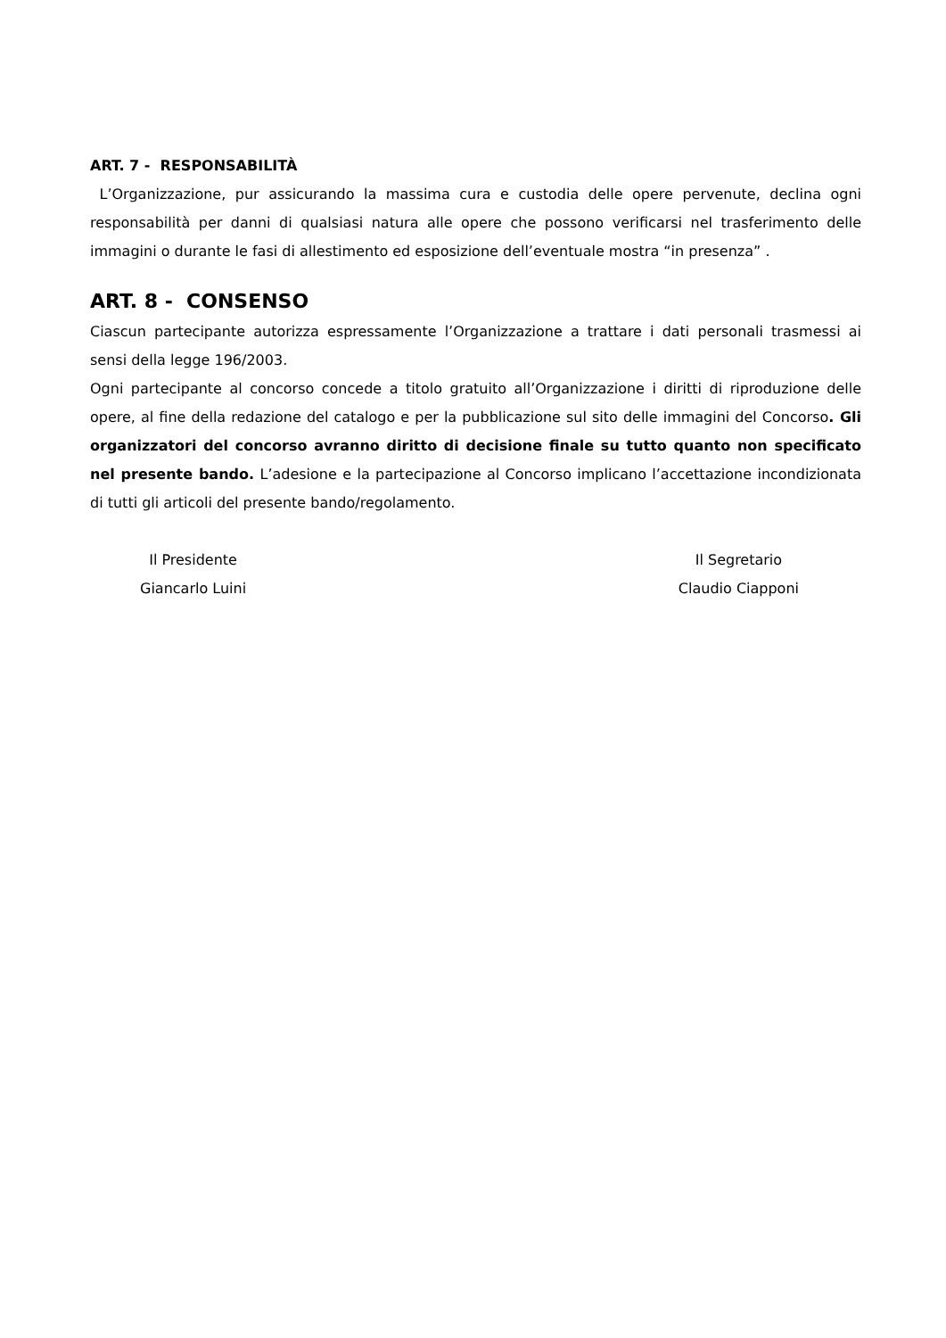ART. 7 - RESPONSABILITÀ
L’Organizzazione, pur assicurando la massima cura e custodia delle opere pervenute, declina ogni responsabilità per danni di qualsiasi natura alle opere che possono verificarsi nel trasferimento delle immagini o durante le fasi di allestimento ed esposizione dell’eventuale mostra “in presenza” .
ART. 8 - CONSENSO
Ciascun partecipante autorizza espressamente l’Organizzazione a trattare i dati personali trasmessi ai sensi della legge 196/2003.
Ogni partecipante al concorso concede a titolo gratuito all’Organizzazione i diritti di riproduzione delle opere, al fine della redazione del catalogo e per la pubblicazione sul sito delle immagini del Concorso. Gli organizzatori del concorso avranno diritto di decisione finale su tutto quanto non specificato nel presente bando. L’adesione e la partecipazione al Concorso implicano l’accettazione incondizionata di tutti gli articoli del presente bando/regolamento.
Il Presidente
Giancarlo Luini
Il Segretario
Claudio Ciapponi